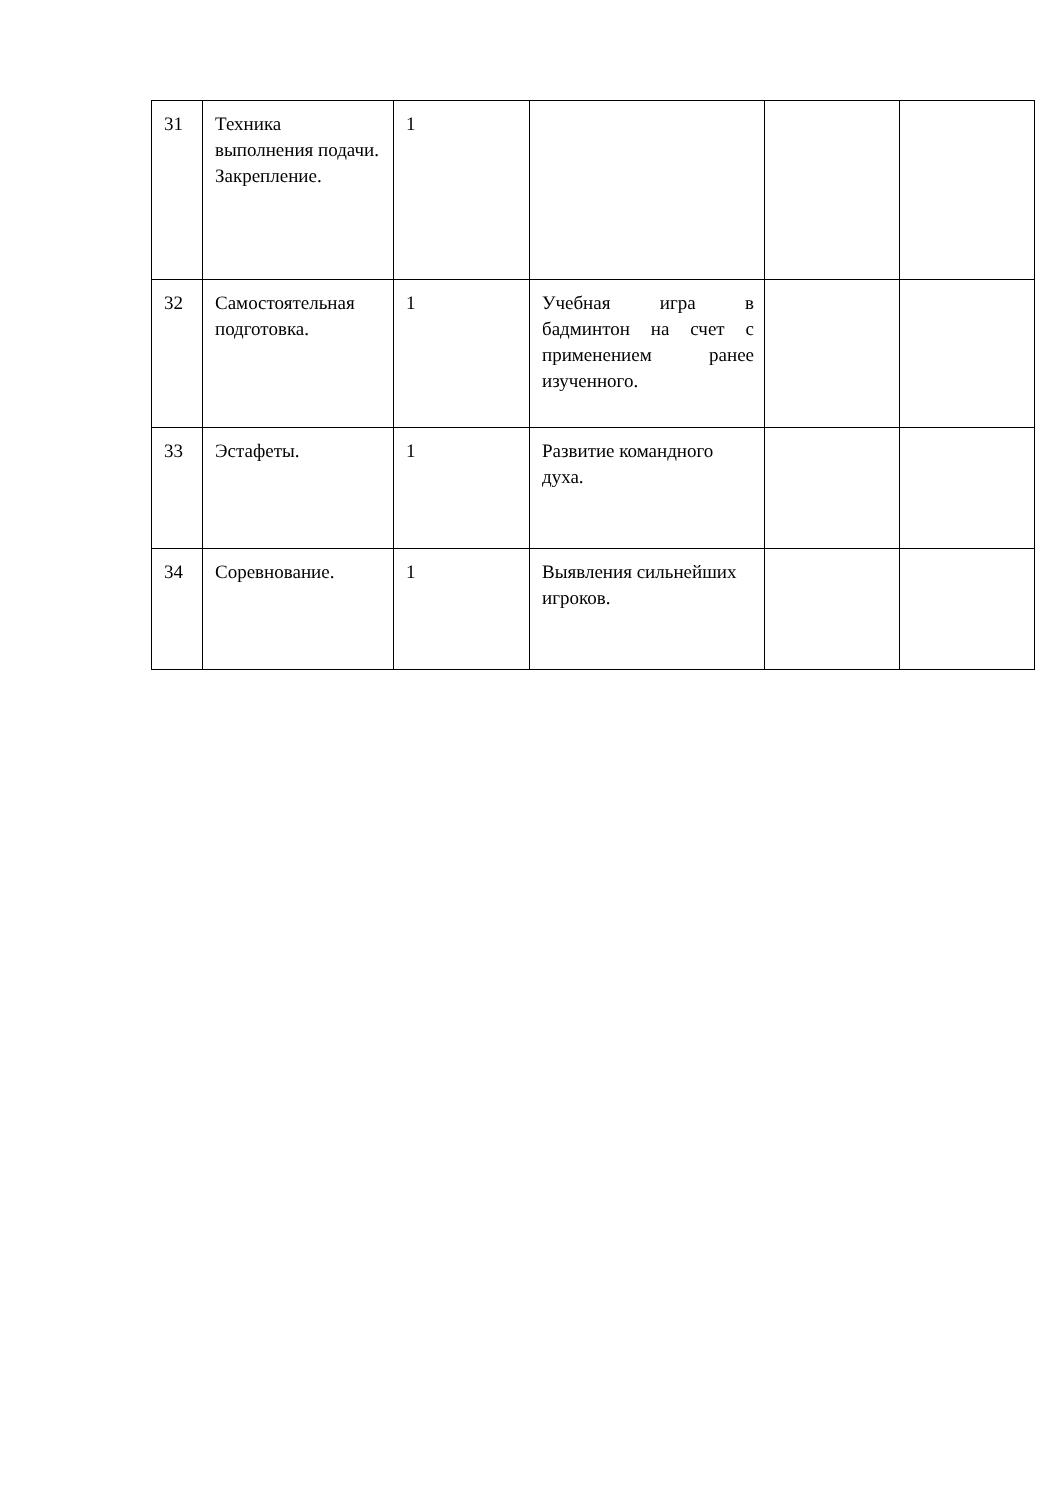| 31 | Техника выполнения подачи. Закрепление. | 1 | | | |
| 32 | Самостоятельная подготовка. | 1 | Учебная игра в бадминтон на счет с применением ранее изученного. | | |
| 33 | Эстафеты. | 1 | Развитие командного духа. | | |
| 34 | Соревнование. | 1 | Выявления сильнейших игроков. | | |